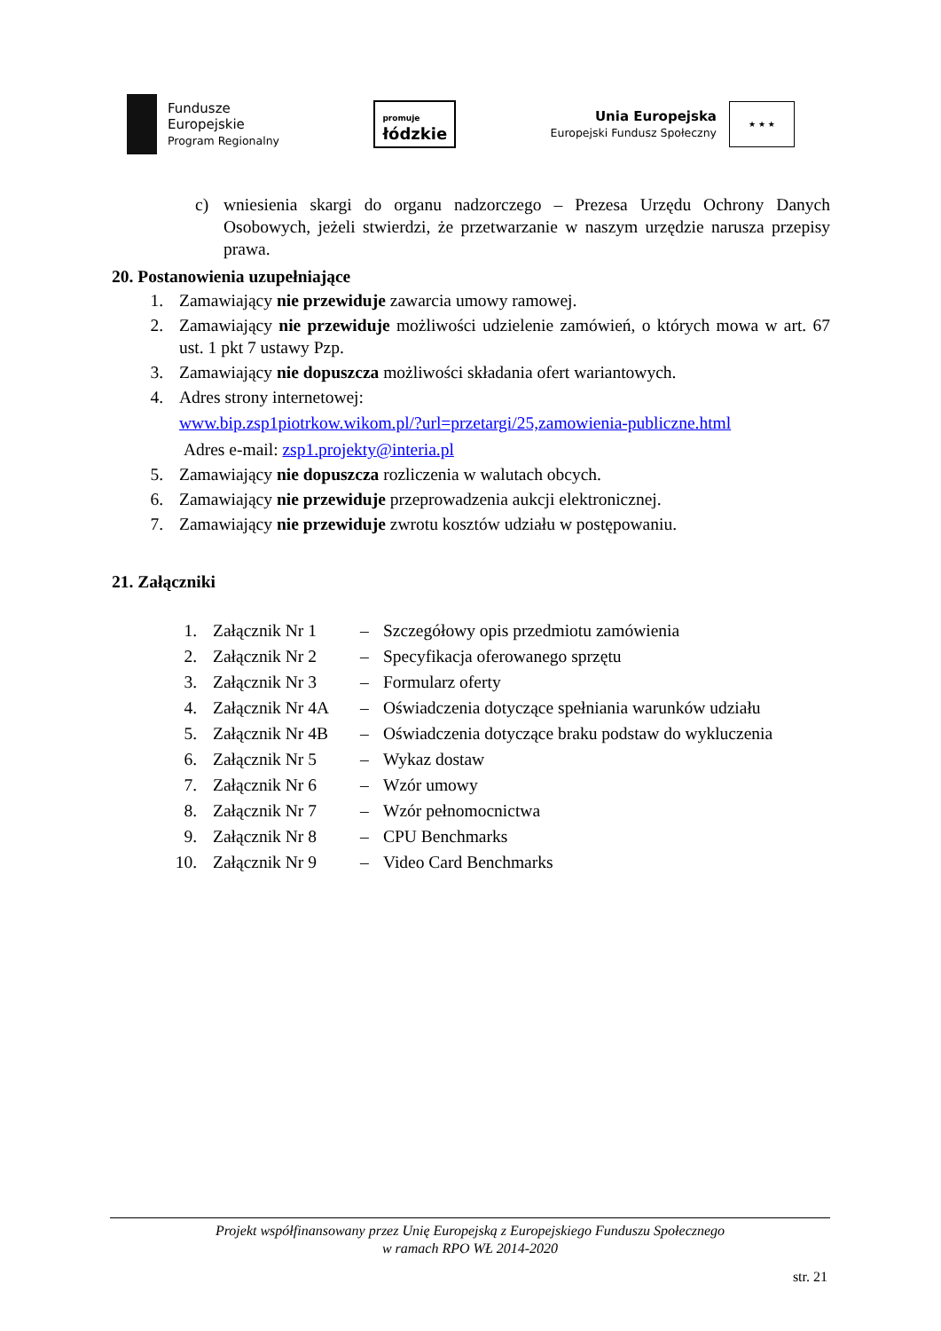Fundusze
Europejskie
Program Regionalny
promuje
łódzkie
Unia Europejska
Europejski Fundusz Społeczny
★ ★ ★
c) wniesienia skargi do organu nadzorczego – Prezesa Urzędu Ochrony Danych Osobowych, jeżeli stwierdzi, że przetwarzanie w naszym urzędzie narusza przepisy prawa.
20. Postanowienia uzupełniające
1. Zamawiający nie przewiduje zawarcia umowy ramowej.
2. Zamawiający nie przewiduje możliwości udzielenie zamówień, o których mowa w art. 67 ust. 1 pkt 7 ustawy Pzp.
3. Zamawiający nie dopuszcza możliwości składania ofert wariantowych.
4. Adres strony internetowej:
www.bip.zsp1piotrkow.wikom.pl/?url=przetargi/25,zamowienia-publiczne.html
Adres e-mail: zsp1.projekty@interia.pl
5. Zamawiający nie dopuszcza rozliczenia w walutach obcych.
6. Zamawiający nie przewiduje przeprowadzenia aukcji elektronicznej.
7. Zamawiający nie przewiduje zwrotu kosztów udziału w postępowaniu.
21. Załączniki
| 1. | Załącznik Nr 1 | – | Szczegółowy opis przedmiotu zamówienia |
| 2. | Załącznik Nr 2 | – | Specyfikacja oferowanego sprzętu |
| 3. | Załącznik Nr 3 | – | Formularz oferty |
| 4. | Załącznik Nr 4A | – | Oświadczenia dotyczące spełniania warunków udziału |
| 5. | Załącznik Nr 4B | – | Oświadczenia dotyczące braku podstaw do wykluczenia |
| 6. | Załącznik Nr 5 | – | Wykaz dostaw |
| 7. | Załącznik Nr 6 | – | Wzór umowy |
| 8. | Załącznik Nr 7 | – | Wzór pełnomocnictwa |
| 9. | Załącznik Nr 8 | – | CPU Benchmarks |
| 10. | Załącznik Nr 9 | – | Video Card Benchmarks |
Projekt współfinansowany przez Unię Europejską z Europejskiego Funduszu Społecznego
w ramach RPO WŁ 2014-2020
str. 21